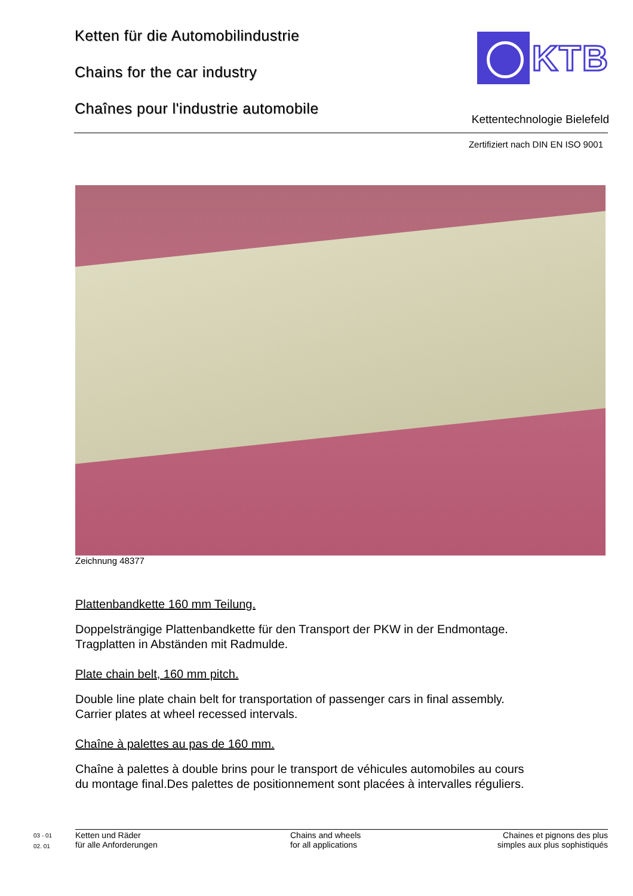Ketten für die Automobilindustrie
Chains for the car industry
Chaînes pour l'industrie automobile
KTB
Kettentechnologie Bielefeld
Zertifiziert nach DIN EN ISO 9001
Zeichnung 48377
Plattenbandkette 160 mm Teilung.
Doppelsträngige Plattenbandkette für den Transport der PKW in der Endmontage.
Tragplatten in Abständen mit Radmulde.
Plate chain belt, 160 mm pitch.
Double line plate chain belt for transportation of passenger cars in final assembly.
Carrier plates at wheel recessed intervals.
Chaîne à palettes au pas de 160 mm.
Chaîne à palettes à double brins pour le transport de véhicules automobiles au cours
du montage final.Des palettes de positionnement sont placées à intervalles réguliers.
03 - 01
02. 01
Ketten und Räder
für alle Anforderungen
Chains and wheels
for all applications
Chaines et pignons des plus
simples aux plus sophistiqués